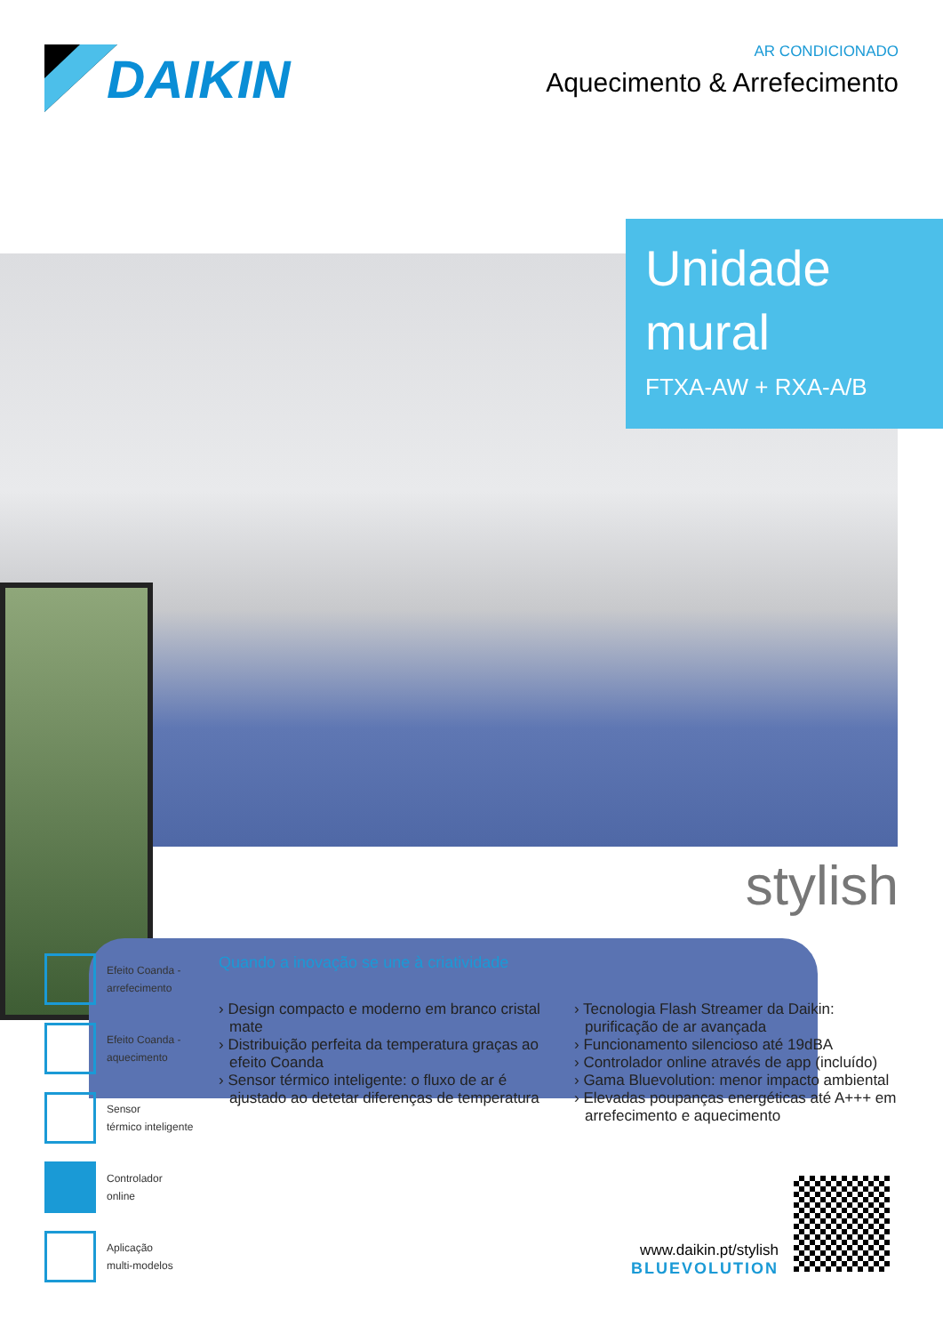DAIKIN
AR CONDICIONADO
Aquecimento & Arrefecimento
Unidade
mural
FTXA-AW + RXA-A/B
stylish
Efeito Coanda -
arrefecimento
Efeito Coanda -
aquecimento
Sensor
térmico inteligente
Controlador
online
Aplicação
multi-modelos
Quando a inovação se une à criatividade
› Design compacto e moderno em branco cristal mate
› Distribuição perfeita da temperatura graças ao efeito Coanda
› Sensor térmico inteligente: o fluxo de ar é ajustado ao detetar diferenças de temperatura
› Tecnologia Flash Streamer da Daikin: purificação de ar avançada
› Funcionamento silencioso até 19dBA
› Controlador online através de app (incluído)
› Gama Bluevolution: menor impacto ambiental
› Elevadas poupanças energéticas até A+++ em arrefecimento e aquecimento
www.daikin.pt/stylish
BLUEVOLUTION